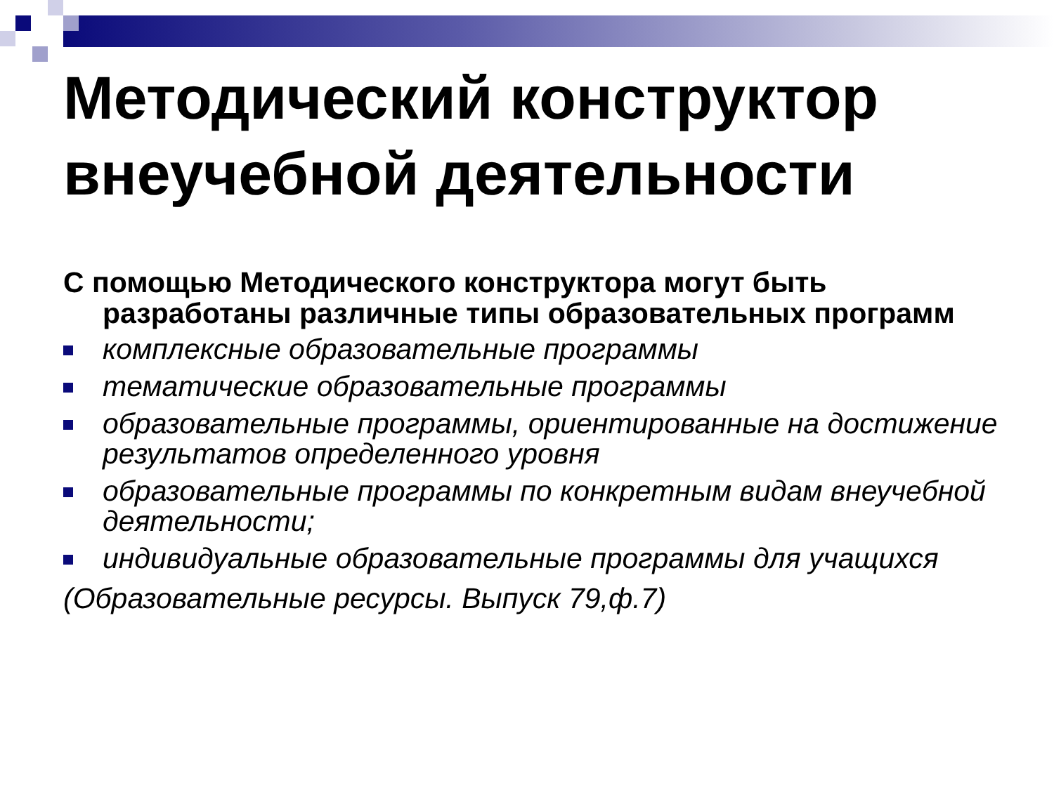Методический конструктор внеучебной деятельности
С помощью Методического конструктора могут быть разработаны различные типы образовательных программ
комплексные образовательные программы
тематические образовательные программы
образовательные программы, ориентированные на достижение результатов определенного уровня
образовательные программы по конкретным видам внеучебной деятельности;
индивидуальные образовательные программы для учащихся
(Образовательные ресурсы. Выпуск 79,ф.7)